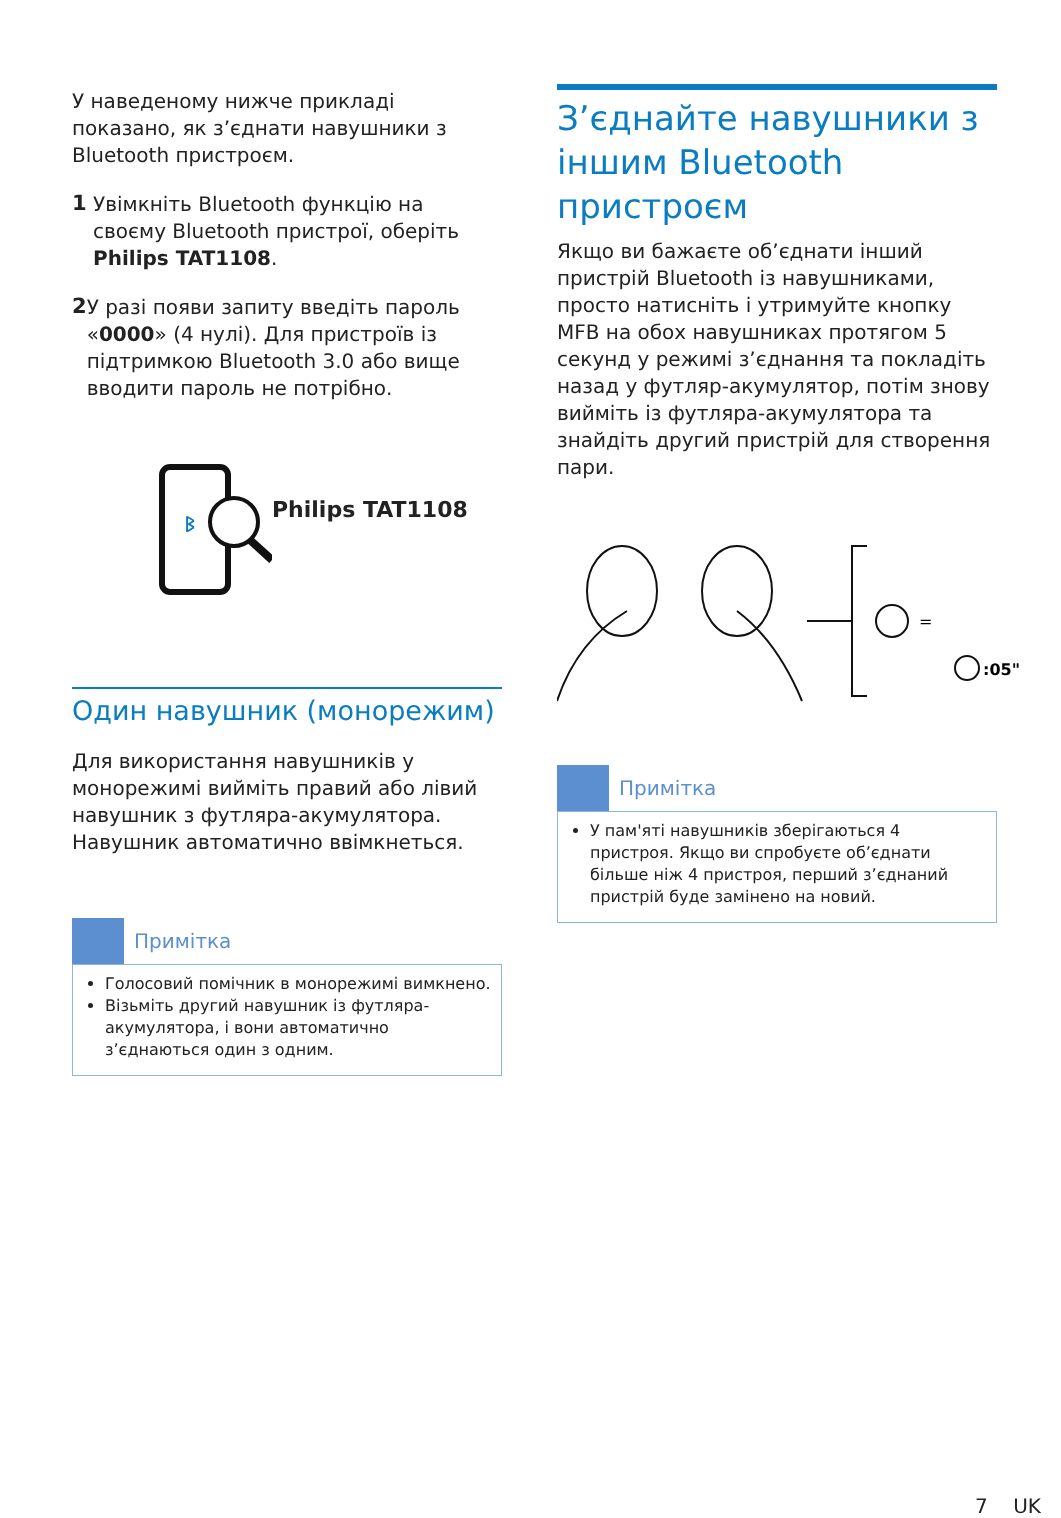У наведеному нижче прикладі показано, як з’єднати навушники з Bluetooth пристроєм.
1
Увімкніть Bluetooth функцію на своєму Bluetooth пристрої, оберіть Philips TAT1108.
2
У разі появи запиту введіть пароль «0000» (4 нулі). Для пристроїв із підтримкою Bluetooth 3.0 або вище вводити пароль не потрібно.
ᛒ
Philips TAT1108
Один навушник (монорежим)
Для використання навушників у монорежимі вийміть правий або лівий навушник з футляра-акумулятора. Навушник автоматично ввімкнеться.
Примітка
Голосовий помічник в монорежимі вимкнено.
Візьміть другий навушник із футляра-акумулятора, і вони автоматично з’єднаються один з одним.
З’єднайте навушники з іншим Bluetooth пристроєм
Якщо ви бажаєте об’єднати інший пристрій Bluetooth із навушниками, просто натисніть і утримуйте кнопку MFB на обох навушниках протягом 5 секунд у режимі з’єднання та покладіть назад у футляр-акумулятор, потім знову вийміть із футляра-акумулятора та знайдіть другий пристрій для створення пари.
=
:05"
Примітка
У пам'яті навушників зберігаються 4 пристроя. Якщо ви спробуєте об’єднати більше ніж 4 пристроя, перший з’єднаний пристрій буде замінено на новий.
7 UK